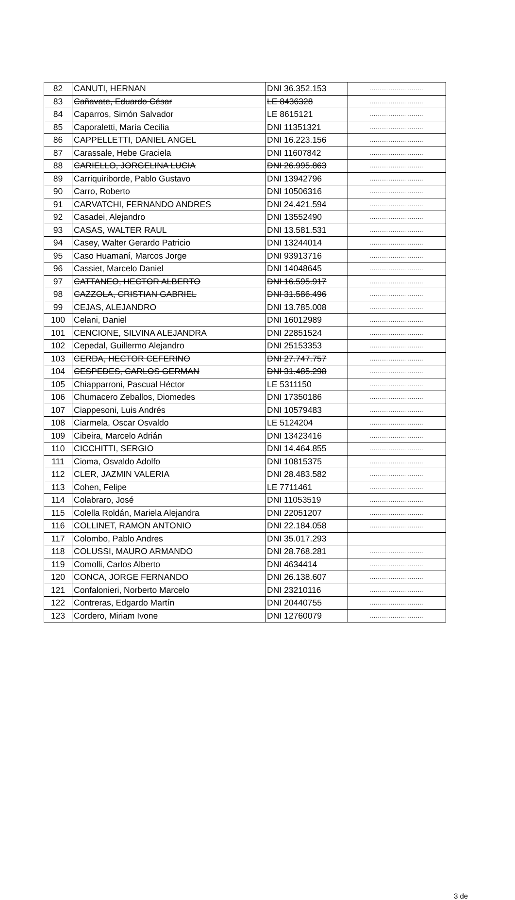| 82 | CANUTI, HERNAN | DNI 36.352.153 | .......................... |
| 83 | Cañavate, Eduardo César | LE 8436328 | .......................... |
| 84 | Caparros, Simón Salvador | LE 8615121 | .......................... |
| 85 | Caporaletti, María Cecilia | DNI 11351321 | .......................... |
| 86 | CAPPELLETTI, DANIEL ANGEL | DNI 16.223.156 | .......................... |
| 87 | Carassale, Hebe Graciela | DNI 11607842 | .......................... |
| 88 | CARIELLO, JORGELINA LUCIA | DNI 26.995.863 | .......................... |
| 89 | Carriquiriborde, Pablo Gustavo | DNI 13942796 | .......................... |
| 90 | Carro, Roberto | DNI 10506316 | .......................... |
| 91 | CARVATCHI, FERNANDO ANDRES | DNI 24.421.594 | .......................... |
| 92 | Casadei, Alejandro | DNI 13552490 | .......................... |
| 93 | CASAS, WALTER RAUL | DNI 13.581.531 | .......................... |
| 94 | Casey, Walter Gerardo Patricio | DNI 13244014 | .......................... |
| 95 | Caso Huamaní, Marcos Jorge | DNI 93913716 | .......................... |
| 96 | Cassiet, Marcelo Daniel | DNI 14048645 | .......................... |
| 97 | CATTANEO, HECTOR ALBERTO | DNI 16.595.917 | .......................... |
| 98 | CAZZOLA, CRISTIAN GABRIEL | DNI 31.586.496 | .......................... |
| 99 | CEJAS, ALEJANDRO | DNI 13.785.008 | .......................... |
| 100 | Celani, Daniel | DNI 16012989 | .......................... |
| 101 | CENCIONE, SILVINA ALEJANDRA | DNI 22851524 | .......................... |
| 102 | Cepedal, Guillermo Alejandro | DNI 25153353 | .......................... |
| 103 | CERDA, HECTOR CEFERINO | DNI 27.747.757 | .......................... |
| 104 | CESPEDES, CARLOS GERMAN | DNI 31.485.298 | .......................... |
| 105 | Chiapparroni, Pascual Héctor | LE 5311150 | .......................... |
| 106 | Chumacero Zeballos, Diomedes | DNI 17350186 | .......................... |
| 107 | Ciappesoni, Luis Andrés | DNI 10579483 | .......................... |
| 108 | Ciarmela, Oscar Osvaldo | LE 5124204 | .......................... |
| 109 | Cibeira, Marcelo Adrián | DNI 13423416 | .......................... |
| 110 | CICCHITTI, SERGIO | DNI 14.464.855 | .......................... |
| 111 | Cioma, Osvaldo Adolfo | DNI 10815375 | .......................... |
| 112 | CLER, JAZMIN VALERIA | DNI 28.483.582 | .......................... |
| 113 | Cohen, Felipe | LE 7711461 | .......................... |
| 114 | Colabraro, José | DNI 11053519 | .......................... |
| 115 | Colella Roldán, Mariela Alejandra | DNI 22051207 | .......................... |
| 116 | COLLINET, RAMON ANTONIO | DNI 22.184.058 | .......................... |
| 117 | Colombo, Pablo Andres | DNI 35.017.293 | |
| 118 | COLUSSI, MAURO ARMANDO | DNI 28.768.281 | .......................... |
| 119 | Comolli, Carlos Alberto | DNI 4634414 | .......................... |
| 120 | CONCA, JORGE FERNANDO | DNI 26.138.607 | .......................... |
| 121 | Confalonieri, Norberto Marcelo | DNI 23210116 | .......................... |
| 122 | Contreras, Edgardo Martín | DNI 20440755 | .......................... |
| 123 | Cordero, Miriam Ivone | DNI 12760079 | .......................... |
3 de